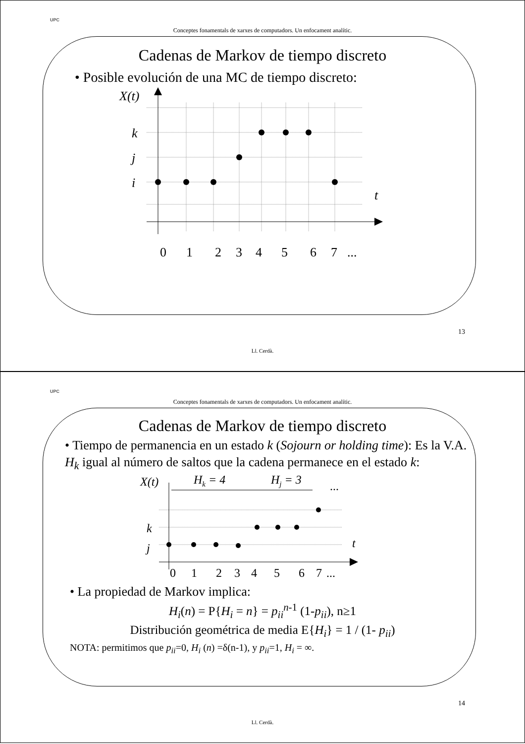UPC
Conceptes fonamentals de xarxes de computadors. Un enfocament analític.
Cadenas de Markov de tiempo discreto
• Posible evolución de una MC de tiempo discreto:
X(t)
k
j
i
t
0
1
2
3
4
5
6
7
...
13
Ll. Cerdà.
UPC
Conceptes fonamentals de xarxes de computadors. Un enfocament analític.
Cadenas de Markov de tiempo discreto
• Tiempo de permanencia en un estado k (Sojourn or holding time): Es la V.A. H<sub>k</sub> igual al número de saltos que la cadena permanece en el estado k:
X(t)
Hk = 4
Hj = 3
...
k
j
t
0
1
2
3
4
5
6
7
...
• La propiedad de Markov implica:
H<sub>i</sub>(n) = P{H<sub>i</sub> = n} = p<sub>ii</sub><sup>n</sup><sup>-1</sup> (1-p<sub>ii</sub>), n≥1
Distribución geométrica de media E{H<sub>i</sub>} = 1 / (1- p<sub>ii</sub>)
NOTA: permitimos que p<sub>ii</sub>=0, H<sub>i</sub> (n) =δ(n-1), y p<sub>ii</sub>=1, H<sub>i</sub> = ∞.
14
Ll. Cerdà.